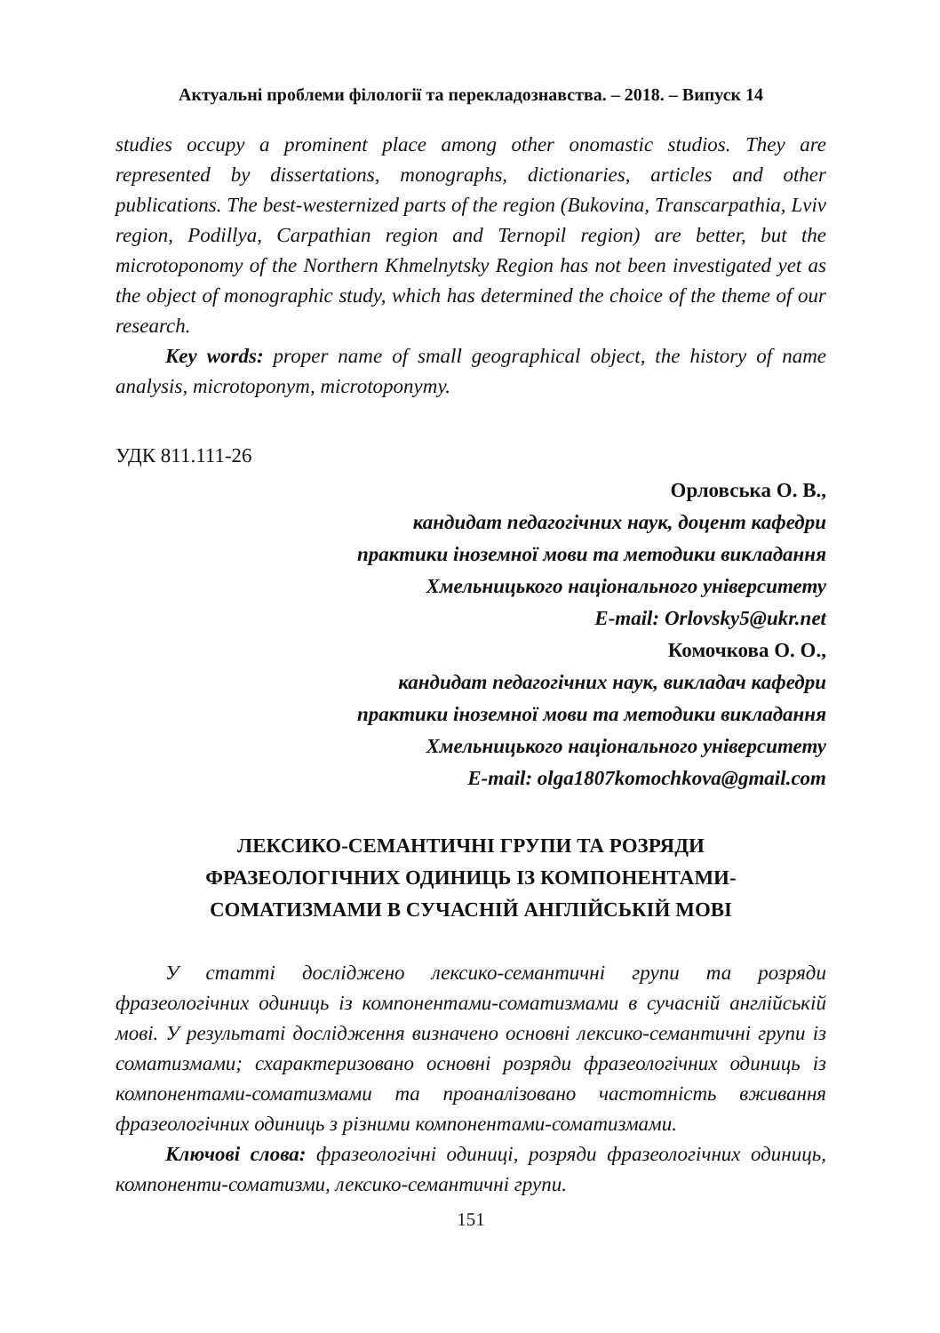Актуальні проблеми філології та перекладознавства. – 2018. – Випуск 14
studies occupy a prominent place among other onomastic studios. They are represented by dissertations, monographs, dictionaries, articles and other publications. The best-westernized parts of the region (Bukovina, Transcarpathia, Lviv region, Podillya, Carpathian region and Ternopil region) are better, but the microtoponomy of the Northern Khmelnytsky Region has not been investigated yet as the object of monographic study, which has determined the choice of the theme of our research.
Key words: proper name of small geographical object, the history of name analysis, microtoponym, microtoponymy.
УДК 811.111-26
Орловська О. В.,
кандидат педагогічних наук, доцент кафедри
практики іноземної мови та методики викладання
Хмельницького національного університету
E-mail: Orlovsky5@ukr.net
Комочкова О. О.,
кандидат педагогічних наук, викладач кафедри
практики іноземної мови та методики викладання
Хмельницького національного університету
E-mail: olga1807komochkova@gmail.com
ЛЕКСИКО-СЕМАНТИЧНІ ГРУПИ ТА РОЗРЯДИ
ФРАЗЕОЛОГІЧНИХ ОДИНИЦЬ ІЗ КОМПОНЕНТАМИ-
СОМАТИЗМАМИ В СУЧАСНІЙ АНГЛІЙСЬКІЙ МОВІ
У статті досліджено лексико-семантичні групи та розряди фразеологічних одиниць із компонентами-соматизмами в сучасній англійській мові. У результаті дослідження визначено основні лексико-семантичні групи із соматизмами; схарактеризовано основні розряди фразеологічних одиниць із компонентами-соматизмами та проаналізовано частотність вживання фразеологічних одиниць з різними компонентами-соматизмами.
Ключові слова: фразеологічні одиниці, розряди фразеологічних одиниць, компоненти-соматизми, лексико-семантичні групи.
151